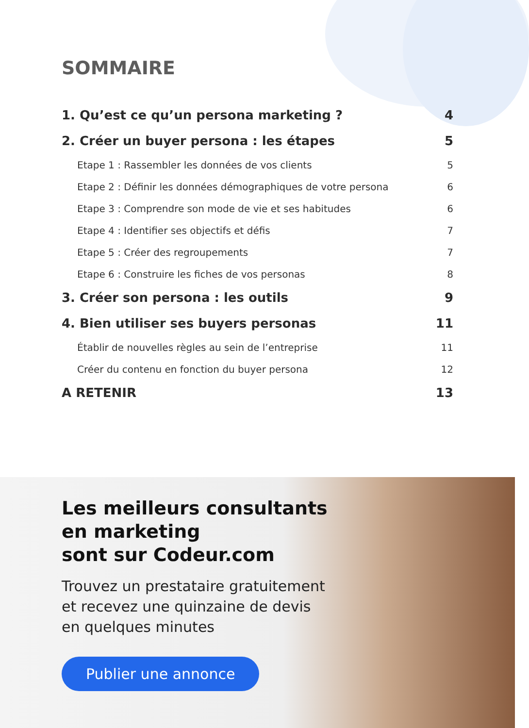SOMMAIRE
1. Qu’est ce qu’un persona marketing ? 4
2. Créer un buyer persona : les étapes 5
Etape 1 : Rassembler les données de vos clients 5
Etape 2 : Définir les données démographiques de votre persona 6
Etape 3 : Comprendre son mode de vie et ses habitudes 6
Etape 4 : Identifier ses objectifs et défis 7
Etape 5 : Créer des regroupements 7
Etape 6 : Construire les fiches de vos personas 8
3. Créer son persona : les outils 9
4. Bien utiliser ses buyers personas 11
Établir de nouvelles règles au sein de l’entreprise 11
Créer du contenu en fonction du buyer persona 12
A RETENIR 13
Les meilleurs consultants
en marketing
sont sur Codeur.com
Trouvez un prestataire gratuitement
et recevez une quinzaine de devis
en quelques minutes
Publier une annonce